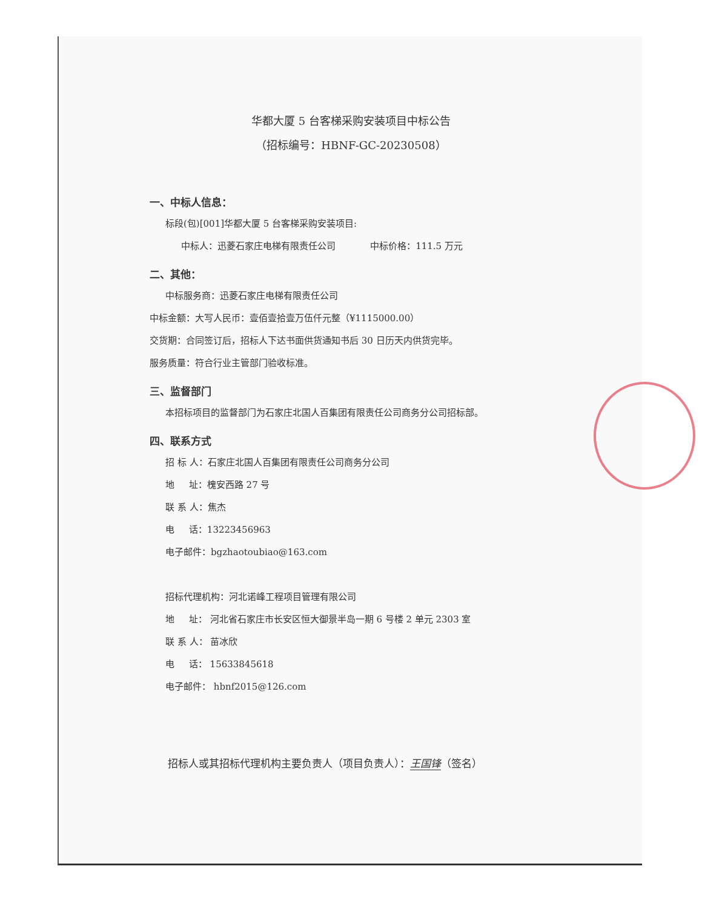华都大厦 5 台客梯采购安装项目中标公告
（招标编号：HBNF-GC-20230508）
一、中标人信息：
标段(包)[001]华都大厦 5 台客梯采购安装项目:
中标人：迅菱石家庄电梯有限责任公司 中标价格：111.5 万元
二、其他：
中标服务商：迅菱石家庄电梯有限责任公司
中标金额：大写人民币：壹佰壹拾壹万伍仟元整（¥1115000.00）
交货期：合同签订后，招标人下达书面供货通知书后 30 日历天内供货完毕。
服务质量：符合行业主管部门验收标准。
三、监督部门
本招标项目的监督部门为石家庄北国人百集团有限责任公司商务分公司招标部。
四、联系方式
招 标 人：石家庄北国人百集团有限责任公司商务分公司
地 址：槐安西路 27 号
联 系 人：焦杰
电 话：13223456963
电子邮件：bgzhaotoubiao@163.com
招标代理机构：河北诺峰工程项目管理有限公司
地 址： 河北省石家庄市长安区恒大御景半岛一期 6 号楼 2 单元 2303 室
联 系 人： 苗冰欣
电 话： 15633845618
电子邮件： hbnf2015@126.com
招标人或其招标代理机构主要负责人（项目负责人）：王国锋（签名）